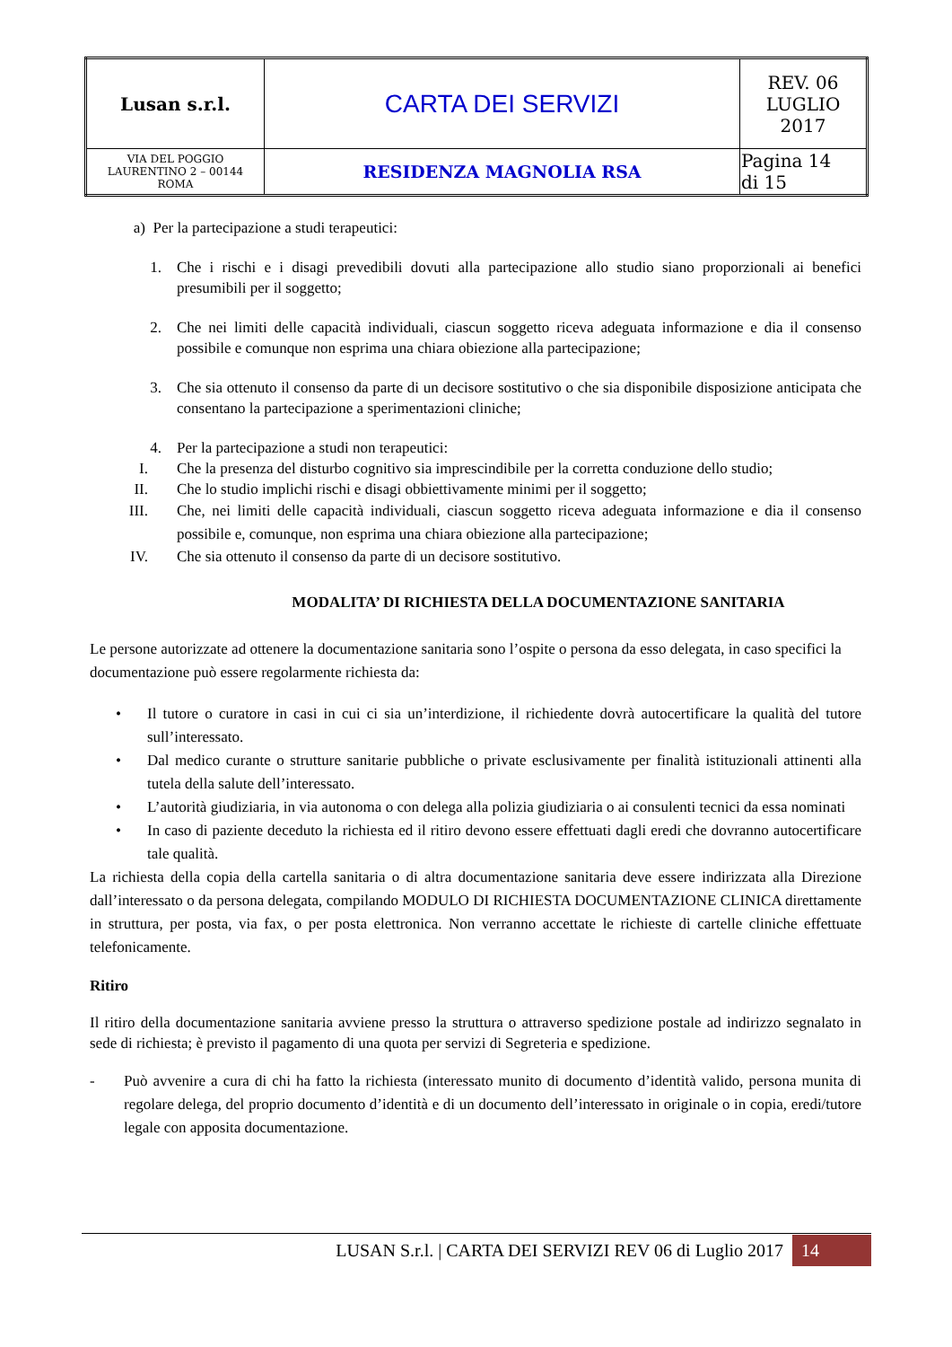| Lusan s.r.l. | CARTA DEI SERVIZI | REV. 06 LUGLIO 2017 |
| VIA DEL POGGIO LAURENTINO 2 – 00144 ROMA | RESIDENZA MAGNOLIA RSA | Pagina 14 di 15 |
a) Per la partecipazione a studi terapeutici:
1. Che i rischi e i disagi prevedibili dovuti alla partecipazione allo studio siano proporzionali ai benefici presumibili per il soggetto;
2. Che nei limiti delle capacità individuali, ciascun soggetto riceva adeguata informazione e dia il consenso possibile e comunque non esprima una chiara obiezione alla partecipazione;
3. Che sia ottenuto il consenso da parte di un decisore sostitutivo o che sia disponibile disposizione anticipata che consentano la partecipazione a sperimentazioni cliniche;
4. Per la partecipazione a studi non terapeutici:
I. Che la presenza del disturbo cognitivo sia imprescindibile per la corretta conduzione dello studio;
II. Che lo studio implichi rischi e disagi obbiettivamente minimi per il soggetto;
III. Che, nei limiti delle capacità individuali, ciascun soggetto riceva adeguata informazione e dia il consenso possibile e, comunque, non esprima una chiara obiezione alla partecipazione;
IV. Che sia ottenuto il consenso da parte di un decisore sostitutivo.
MODALITA’ DI RICHIESTA DELLA DOCUMENTAZIONE SANITARIA
Le persone autorizzate ad ottenere la documentazione sanitaria sono l’ospite o persona da esso delegata, in caso specifici la documentazione può essere regolarmente richiesta da:
• Il tutore o curatore in casi in cui ci sia un’interdizione, il richiedente dovrà autocertificare la qualità del tutore sull’interessato.
• Dal medico curante o strutture sanitarie pubbliche o private esclusivamente per finalità istituzionali attinenti alla tutela della salute dell’interessato.
• L’autorità giudiziaria, in via autonoma o con delega alla polizia giudiziaria o ai consulenti tecnici da essa nominati
• In caso di paziente deceduto la richiesta ed il ritiro devono essere effettuati dagli eredi che dovranno autocertificare tale qualità.
La richiesta della copia della cartella sanitaria o di altra documentazione sanitaria deve essere indirizzata alla Direzione dall’interessato o da persona delegata, compilando MODULO DI RICHIESTA DOCUMENTAZIONE CLINICA direttamente in struttura, per posta, via fax, o per posta elettronica. Non verranno accettate le richieste di cartelle cliniche effettuate telefonicamente.
Ritiro
Il ritiro della documentazione sanitaria avviene presso la struttura o attraverso spedizione postale ad indirizzo segnalato in sede di richiesta; è previsto il pagamento di una quota per servizi di Segreteria e spedizione.
- Può avvenire a cura di chi ha fatto la richiesta (interessato munito di documento d’identità valido, persona munita di regolare delega, del proprio documento d’identità e di un documento dell’interessato in originale o in copia, eredi/tutore legale con apposita documentazione.
LUSAN S.r.l. | CARTA DEI SERVIZI REV 06 di Luglio 2017 14